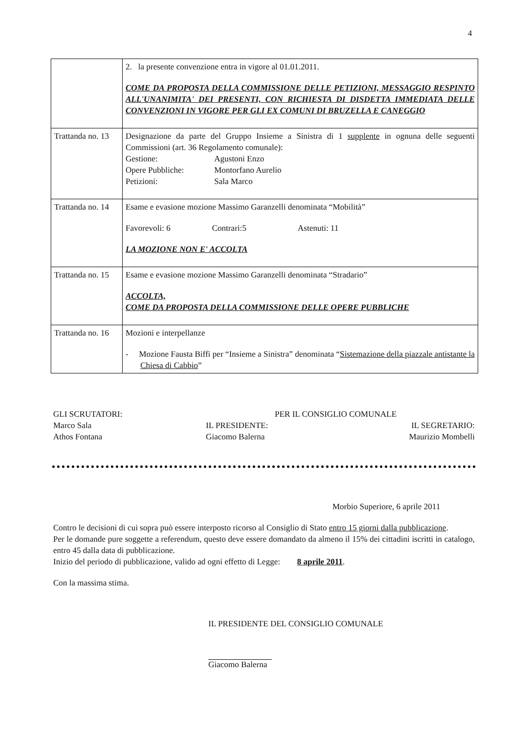4
| | 2. la presente convenzione entra in vigore al 01.01.2011. COME DA PROPOSTA DELLA COMMISSIONE DELLE PETIZIONI, MESSAGGIO RESPINTO ALL'UNANIMITA' DEI PRESENTI, CON RICHIESTA DI DISDETTA IMMEDIATA DELLE CONVENZIONI IN VIGORE PER GLI EX COMUNI DI BRUZELLA E CANEGGIO |
| Trattanda no. 13 | Designazione da parte del Gruppo Insieme a Sinistra di 1 supplente in ognuna delle seguenti Commissioni (art. 36 Regolamento comunale): Gestione: Agustoni Enzo Opere Pubbliche: Montorfano Aurelio Petizioni: Sala Marco |
| Trattanda no. 14 | Esame e evasione mozione Massimo Garanzelli denominata “Mobilità” Favorevoli: 6 Contrari:5 Astenuti: 11 LA MOZIONE NON E' ACCOLTA |
| Trattanda no. 15 | Esame e evasione mozione Massimo Garanzelli denominata “Stradario” ACCOLTA, COME DA PROPOSTA DELLA COMMISSIONE DELLE OPERE PUBBLICHE |
| Trattanda no. 16 | Mozioni e interpellanze - Mozione Fausta Biffi per “Insieme a Sinistra” denominata “ Sistemazione della piazzale antistante la Chiesa di Cabbio ” |
GLI SCRUTATORI: PER IL CONSIGLIO COMUNALE Marco Sala IL PRESIDENTE: IL SEGRETARIO: Athos Fontana Giacomo Balerna Maurizio Mombelli
Morbio Superiore, 6 aprile 2011
Contro le decisioni di cui sopra può essere interposto ricorso al Consiglio di Stato entro 15 giorni dalla pubblicazione.
Per le domande pure soggette a referendum, questo deve essere domandato da almeno il 15% dei cittadini iscritti in catalogo, entro 45 dalla data di pubblicazione.
Inizio del periodo di pubblicazione, valido ad ogni effetto di Legge: 8 aprile 2011.
Con la massima stima.
IL PRESIDENTE DEL CONSIGLIO COMUNALE
Giacomo Balerna